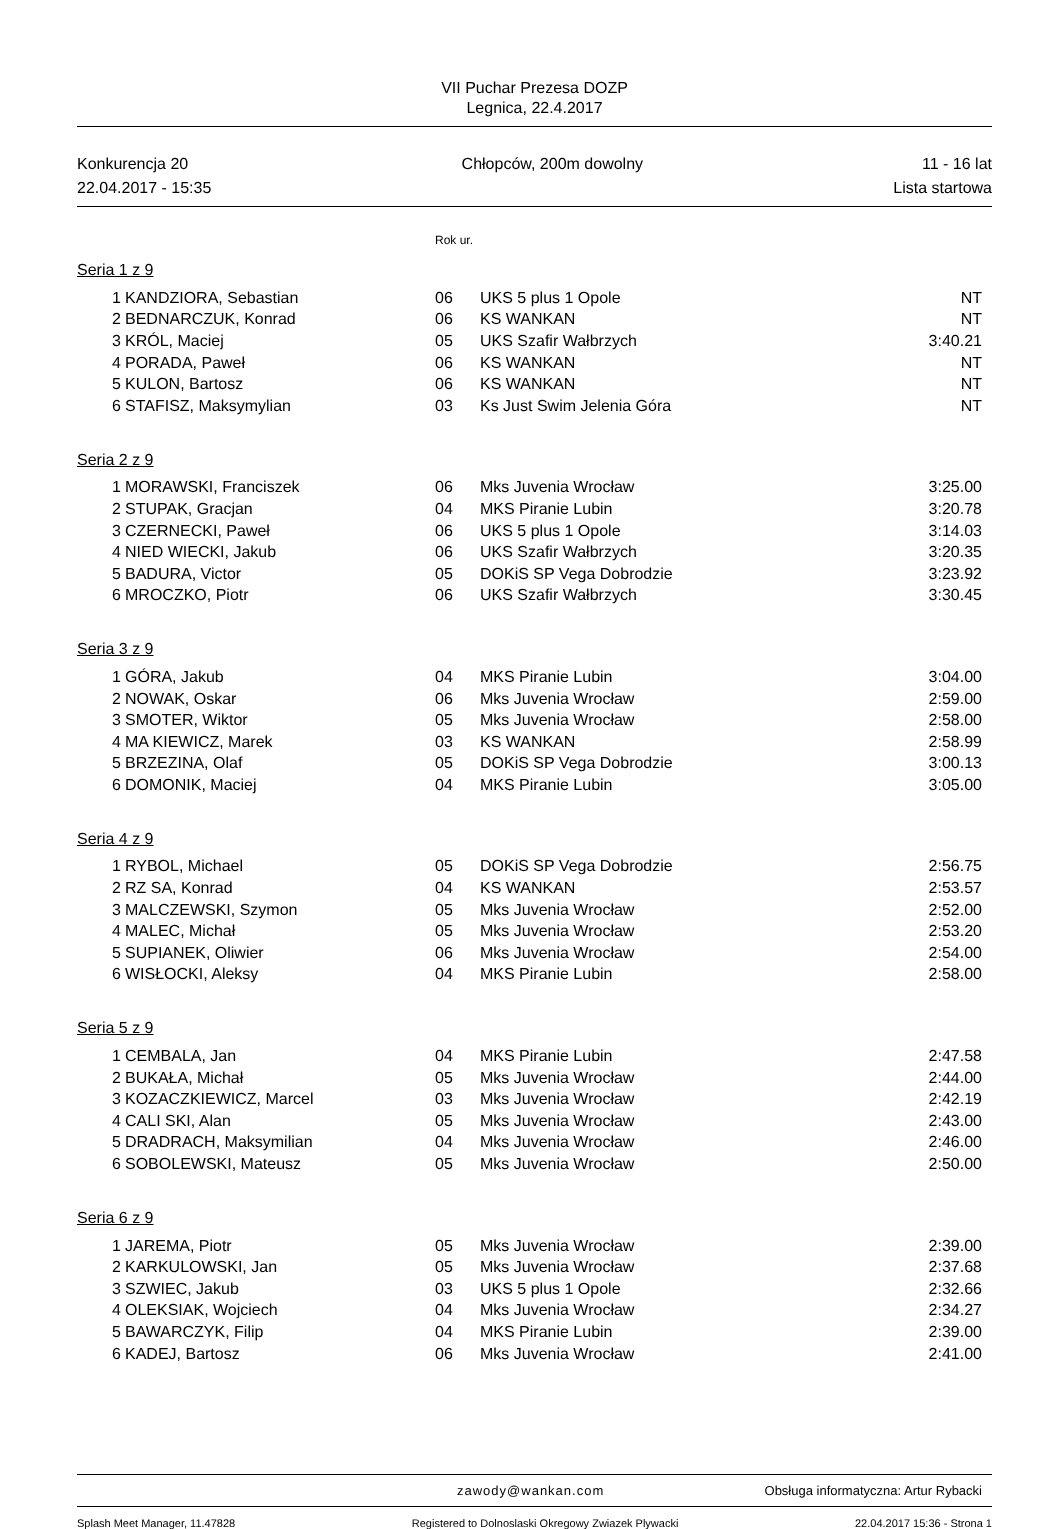VII Puchar Prezesa DOZP
Legnica, 22.4.2017
Konkurencja 20
22.04.2017 - 15:35
Chłopców, 200m dowolny
11 - 16 lat
Lista startowa
Rok ur.
Seria 1 z 9
| 1 | KANDZIORA, Sebastian | 06 | UKS 5 plus 1 Opole | NT |
| 2 | BEDNARCZUK, Konrad | 06 | KS WANKAN | NT |
| 3 | KRÓL, Maciej | 05 | UKS Szafir Wałbrzych | 3:40.21 |
| 4 | PORADA, Paweł | 06 | KS WANKAN | NT |
| 5 | KULON, Bartosz | 06 | KS WANKAN | NT |
| 6 | STAFISZ, Maksymylian | 03 | Ks Just Swim Jelenia Góra | NT |
Seria 2 z 9
| 1 | MORAWSKI, Franciszek | 06 | Mks Juvenia Wrocław | 3:25.00 |
| 2 | STUPAK, Gracjan | 04 | MKS Piranie Lubin | 3:20.78 |
| 3 | CZERNECKI, Paweł | 06 | UKS 5 plus 1 Opole | 3:14.03 |
| 4 | NIED WIECKI, Jakub | 06 | UKS Szafir Wałbrzych | 3:20.35 |
| 5 | BADURA, Victor | 05 | DOKiS SP Vega Dobrodzie | 3:23.92 |
| 6 | MROCZKO, Piotr | 06 | UKS Szafir Wałbrzych | 3:30.45 |
Seria 3 z 9
| 1 | GÓRA, Jakub | 04 | MKS Piranie Lubin | 3:04.00 |
| 2 | NOWAK, Oskar | 06 | Mks Juvenia Wrocław | 2:59.00 |
| 3 | SMOTER, Wiktor | 05 | Mks Juvenia Wrocław | 2:58.00 |
| 4 | MA KIEWICZ, Marek | 03 | KS WANKAN | 2:58.99 |
| 5 | BRZEZINA, Olaf | 05 | DOKiS SP Vega Dobrodzie | 3:00.13 |
| 6 | DOMONIK, Maciej | 04 | MKS Piranie Lubin | 3:05.00 |
Seria 4 z 9
| 1 | RYBOL, Michael | 05 | DOKiS SP Vega Dobrodzie | 2:56.75 |
| 2 | RZ SA, Konrad | 04 | KS WANKAN | 2:53.57 |
| 3 | MALCZEWSKI, Szymon | 05 | Mks Juvenia Wrocław | 2:52.00 |
| 4 | MALEC, Michał | 05 | Mks Juvenia Wrocław | 2:53.20 |
| 5 | SUPIANEK, Oliwier | 06 | Mks Juvenia Wrocław | 2:54.00 |
| 6 | WISŁOCKI, Aleksy | 04 | MKS Piranie Lubin | 2:58.00 |
Seria 5 z 9
| 1 | CEMBALA, Jan | 04 | MKS Piranie Lubin | 2:47.58 |
| 2 | BUKAŁA, Michał | 05 | Mks Juvenia Wrocław | 2:44.00 |
| 3 | KOZACZKIEWICZ, Marcel | 03 | Mks Juvenia Wrocław | 2:42.19 |
| 4 | CALI SKI, Alan | 05 | Mks Juvenia Wrocław | 2:43.00 |
| 5 | DRADRACH, Maksymilian | 04 | Mks Juvenia Wrocław | 2:46.00 |
| 6 | SOBOLEWSKI, Mateusz | 05 | Mks Juvenia Wrocław | 2:50.00 |
Seria 6 z 9
| 1 | JAREMA, Piotr | 05 | Mks Juvenia Wrocław | 2:39.00 |
| 2 | KARKULOWSKI, Jan | 05 | Mks Juvenia Wrocław | 2:37.68 |
| 3 | SZWIEC, Jakub | 03 | UKS 5 plus 1 Opole | 2:32.66 |
| 4 | OLEKSIAK, Wojciech | 04 | Mks Juvenia Wrocław | 2:34.27 |
| 5 | BAWARCZYK, Filip | 04 | MKS Piranie Lubin | 2:39.00 |
| 6 | KADEJ, Bartosz | 06 | Mks Juvenia Wrocław | 2:41.00 |
zawody@wankan.com Obsługa informatyczna: Artur Rybacki
Splash Meet Manager, 11.47828 Registered to Dolnoslaski Okregowy Zwiazek Plywacki 22.04.2017 15:36 - Strona 1